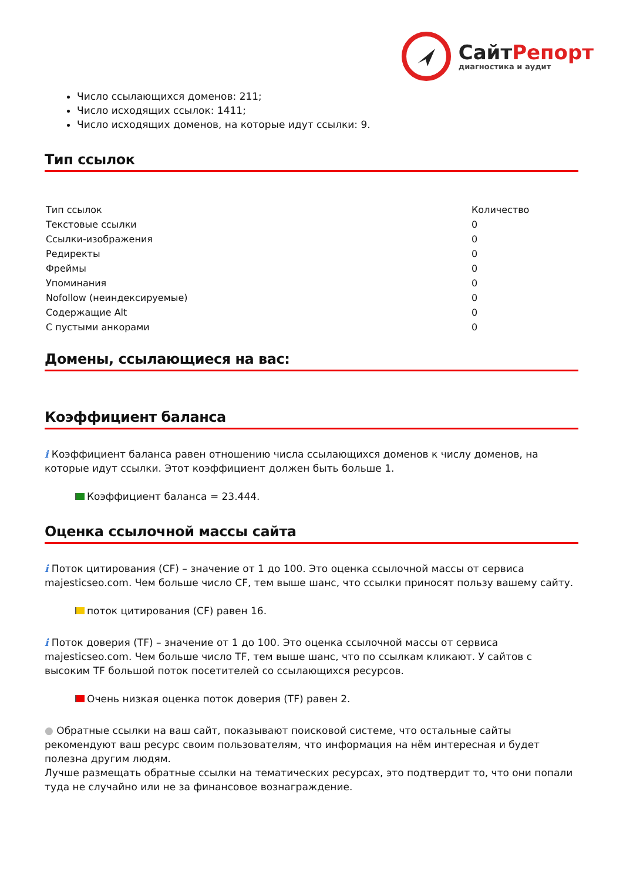Сайт Репорт
диагностика и аудит
Число ссылающихся доменов: 211;
Число исходящих ссылок: 1411;
Число исходящих доменов, на которые идут ссылки: 9.
Тип ссылок
| Тип ссылок | Количество |
| Текстовые ссылки | 0 |
| Ссылки-изображения | 0 |
| Редиректы | 0 |
| Фреймы | 0 |
| Упоминания | 0 |
| Nofollow (неиндексируемые) | 0 |
| Содержащие Alt | 0 |
| С пустыми анкорами | 0 |
Домены, ссылающиеся на вас:
Коэффициент баланса
i Коэффициент баланса равен отношению числа ссылающихся доменов к числу доменов, на которые идут ссылки. Этот коэффициент должен быть больше 1.
Коэффициент баланса = 23.444.
Оценка ссылочной массы сайта
i Поток цитирования (CF) – значение от 1 до 100. Это оценка ссылочной массы от сервиса majesticseo.com. Чем больше число CF, тем выше шанс, что ссылки приносят пользу вашему сайту.
поток цитирования (CF) равен 16.
i Поток доверия (TF) – значение от 1 до 100. Это оценка ссылочной массы от сервиса majesticseo.com. Чем больше число TF, тем выше шанс, что по ссылкам кликают. У сайтов с высоким TF большой поток посетителей со ссылающихся ресурсов.
Очень низкая оценка поток доверия (TF) равен 2.
● Обратные ссылки на ваш сайт, показывают поисковой системе, что остальные сайты рекомендуют ваш ресурс своим пользователям, что информация на нём интересная и будет полезна другим людям.
Лучше размещать обратные ссылки на тематических ресурсах, это подтвердит то, что они попали туда не случайно или не за финансовое вознаграждение.